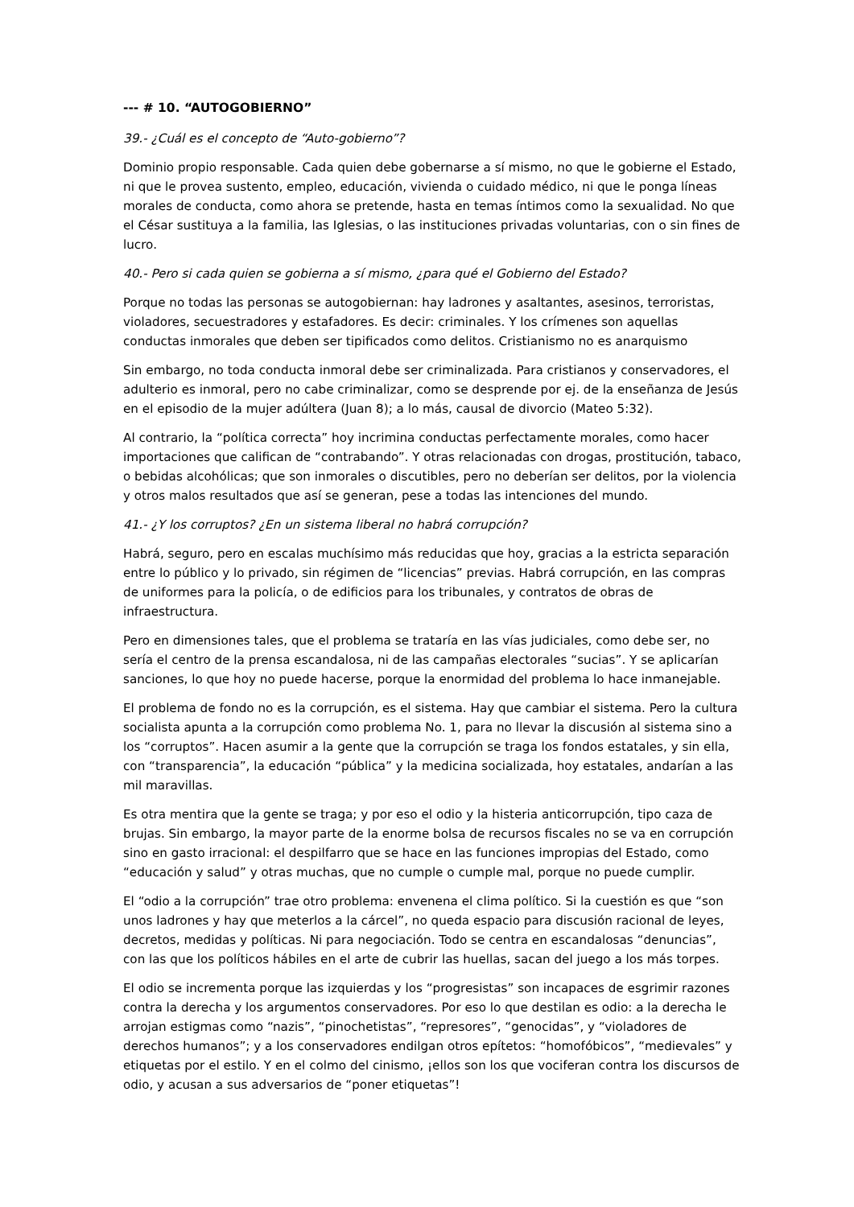--- # 10. “AUTOGOBIERNO”
39.- ¿Cuál es el concepto de “Auto-gobierno”?
Dominio propio responsable. Cada quien debe gobernarse a sí mismo, no que le gobierne el Estado, ni que le provea sustento, empleo, educación, vivienda o cuidado médico, ni que le ponga líneas morales de conducta, como ahora se pretende, hasta en temas íntimos como la sexualidad. No que el César sustituya a la familia, las Iglesias, o las instituciones privadas voluntarias, con o sin fines de lucro.
40.- Pero si cada quien se gobierna a sí mismo, ¿para qué el Gobierno del Estado?
Porque no todas las personas se autogobiernan: hay ladrones y asaltantes, asesinos, terroristas, violadores, secuestradores y estafadores. Es decir: criminales. Y los crímenes son aquellas conductas inmorales que deben ser tipificados como delitos. Cristianismo no es anarquismo
Sin embargo, no toda conducta inmoral debe ser criminalizada. Para cristianos y conservadores, el adulterio es inmoral, pero no cabe criminalizar, como se desprende por ej. de la enseñanza de Jesús en el episodio de la mujer adúltera (Juan 8); a lo más, causal de divorcio (Mateo 5:32).
Al contrario, la “política correcta” hoy incrimina conductas perfectamente morales, como hacer importaciones que califican de “contrabando”. Y otras relacionadas con drogas, prostitución, tabaco, o bebidas alcohólicas; que son inmorales o discutibles, pero no deberían ser delitos, por la violencia y otros malos resultados que así se generan, pese a todas las intenciones del mundo.
41.- ¿Y los corruptos? ¿En un sistema liberal no habrá corrupción?
Habrá, seguro, pero en escalas muchísimo más reducidas que hoy, gracias a la estricta separación entre lo público y lo privado, sin régimen de “licencias” previas. Habrá corrupción, en las compras de uniformes para la policía, o de edificios para los tribunales, y contratos de obras de infraestructura.
Pero en dimensiones tales, que el problema se trataría en las vías judiciales, como debe ser, no sería el centro de la prensa escandalosa, ni de las campañas electorales “sucias”. Y se aplicarían sanciones, lo que hoy no puede hacerse, porque la enormidad del problema lo hace inmanejable.
El problema de fondo no es la corrupción, es el sistema. Hay que cambiar el sistema. Pero la cultura socialista apunta a la corrupción como problema No. 1, para no llevar la discusión al sistema sino a los “corruptos”. Hacen asumir a la gente que la corrupción se traga los fondos estatales, y sin ella, con “transparencia”, la educación “pública” y la medicina socializada, hoy estatales, andarían a las mil maravillas.
Es otra mentira que la gente se traga; y por eso el odio y la histeria anticorrupción, tipo caza de brujas. Sin embargo, la mayor parte de la enorme bolsa de recursos fiscales no se va en corrupción sino en gasto irracional: el despilfarro que se hace en las funciones impropias del Estado, como “educación y salud” y otras muchas, que no cumple o cumple mal, porque no puede cumplir.
El “odio a la corrupción” trae otro problema: envenena el clima político. Si la cuestión es que “son unos ladrones y hay que meterlos a la cárcel”, no queda espacio para discusión racional de leyes, decretos, medidas y políticas. Ni para negociación. Todo se centra en escandalosas “denuncias”, con las que los políticos hábiles en el arte de cubrir las huellas, sacan del juego a los más torpes.
El odio se incrementa porque las izquierdas y los “progresistas” son incapaces de esgrimir razones contra la derecha y los argumentos conservadores. Por eso lo que destilan es odio: a la derecha le arrojan estigmas como “nazis”, “pinochetistas”, “represores”, “genocidas”, y “violadores de derechos humanos”; y a los conservadores endilgan otros epítetos: “homofóbicos”, “medievales” y etiquetas por el estilo. Y en el colmo del cinismo, ¡ellos son los que vociferan contra los discursos de odio, y acusan a sus adversarios de “poner etiquetas”!